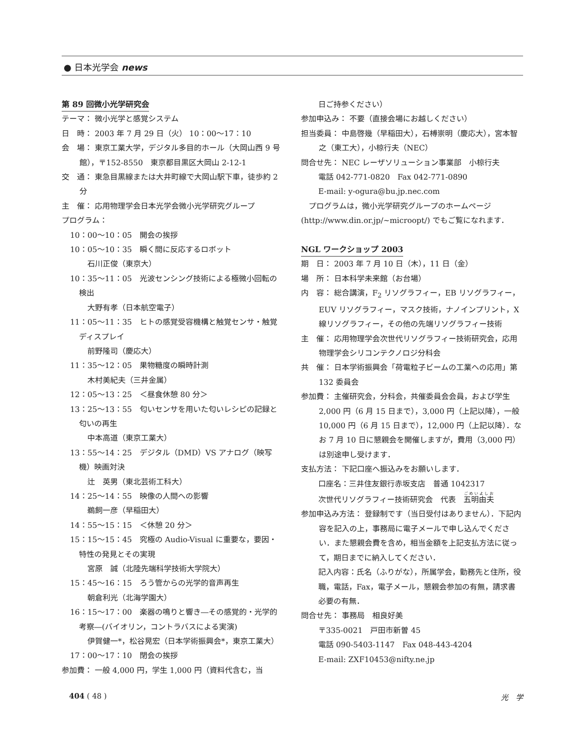● 日本光学会 news
第 89 回微小光学研究会
テーマ： 微小光学と感覚システム
日　時： 2003 年 7 月 29 日（火） 10：00〜17：10
会　場： 東京工業大学，デジタル多目的ホール（大岡山西 9 号館），〒152-8550　東京都目黒区大岡山 2-12-1
交　通： 東急目黒線または大井町線で大岡山駅下車，徒歩約 2 分
主　催： 応用物理学会日本光学会微小光学研究グループ
プログラム：
10：00〜10：05　開会の挨拶
10：05〜10：35　瞬く間に反応するロボット
石川正俊（東京大）
10：35〜11：05　光波センシング技術による極微小回転の検出
大野有孝（日本航空電子）
11：05〜11：35　ヒトの感覚受容機構と触覚センサ・触覚ディスプレイ
前野隆司（慶応大）
11：35〜12：05　果物糖度の瞬時計測
木村美紀夫（三井金属）
12：05〜13：25　＜昼食休憩 80 分＞
13：25〜13：55　匂いセンサを用いた匂いレシピの記録と匂いの再生
中本高道（東京工業大）
13：55〜14：25　デジタル（DMD）VS アナログ（映写機）映画対決
辻　英男（東北芸術工科大）
14：25〜14：55　映像の人間への影響
鵜飼一彦（早稲田大）
14：55〜15：15　＜休憩 20 分＞
15：15〜15：45　究極の Audio-Visual に重要な，要因・特性の発見とその実現
宮原　誠（北陸先端科学技術大学院大）
15：45〜16：15　ろう管からの光学的音声再生
朝倉利光（北海学園大）
16：15〜17：00　楽器の鳴りと響き―その感覚的・光学的考察―(バイオリン，コントラバスによる実演)
伊賀健一*，松谷晃宏（日本学術振興会*，東京工業大）
17：00〜17：10　閉会の挨拶
参加費： 一般 4,000 円，学生 1,000 円（資料代含む，当
日ご持参ください）
参加申込み： 不要（直接会場にお越しください）
担当委員： 中島啓幾（早稲田大），石榑崇明（慶応大），宮本智之（東工大），小椋行夫（NEC）
問合せ先： NEC レーザソリューション事業部　小椋行夫
電話 042-771-0820　Fax 042-771-0890
E-mail: y-ogura@bu.jp.nec.com
　プログラムは，微小光学研究グループのホームページ (http://www.din.or.jp/~microopt/) でもご覧になれます．
NGL ワークショップ 2003
期　日： 2003 年 7 月 10 日（木），11 日（金）
場　所： 日本科学未来館（お台場）
内　容： 総合講演，F<sub>2</sub> リソグラフィー，EB リソグラフィー，EUV リソグラフィー，マスク技術，ナノインプリント，X 線リソグラフィー，その他の先端リソグラフィー技術
主　催： 応用物理学会次世代リソグラフィー技術研究会，応用物理学会シリコンテクノロジ分科会
共　催： 日本学術振興会「荷電粒子ビームの工業への応用」第 132 委員会
参加費： 主催研究会，分科会，共催委員会会員，および学生 2,000 円（6 月 15 日まで），3,000 円（上記以降），一般 10,000 円（6 月 15 日まで），12,000 円（上記以降）．なお 7 月 10 日に懇親会を開催しますが，費用（3,000 円）は別途申し受けます．
支払方法： 下記口座へ振込みをお願いします．
口座名：三井住友銀行赤坂支店　普通 1042317
次世代リソグラフィー技術研究会　代表　五明由夫
参加申込み方法： 登録制です（当日受付はありません）．下記内容を記入の上，事務局に電子メールで申し込んでください．また懇親会費を含め，相当金額を上記支払方法に従って，期日までに納入してください．
記入内容：氏名（ふりがな），所属学会，勤務先と住所，役職，電話，Fax，電子メール，懇親会参加の有無，請求書必要の有無．
問合せ先： 事務局　相良好美
〒335-0021　戸田市新曽 45
電話 090-5403-1147　Fax 048-443-4204
E-mail: ZXF10453@nifty.ne.jp
404 ( 48 ) 光　学